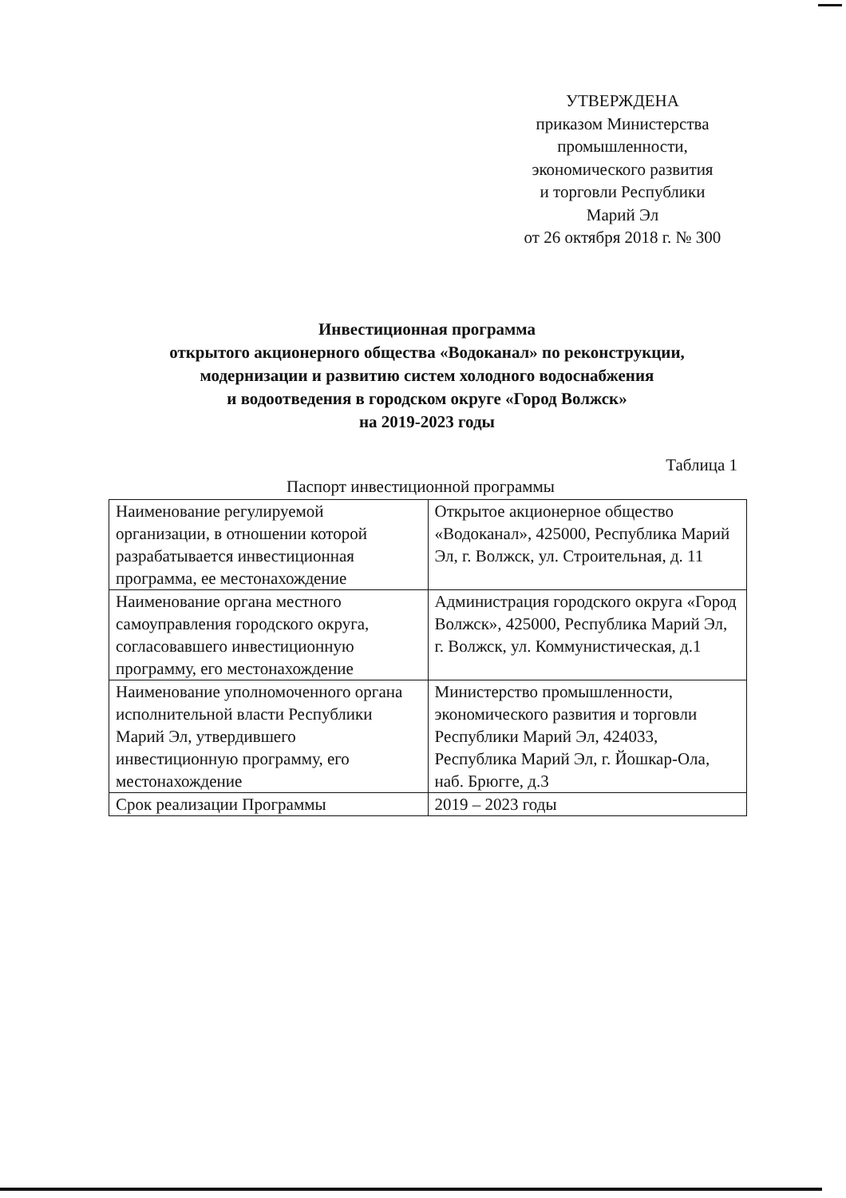УТВЕРЖДЕНА
приказом Министерства
промышленности,
экономического развития
и торговли Республики
Марий Эл
от 26 октября 2018 г. № 300
Инвестиционная программа
открытого акционерного общества «Водоканал» по реконструкции,
модернизации и развитию систем холодного водоснабжения
и водоотведения в городском округе «Город Волжск»
на 2019-2023 годы
Таблица 1
Паспорт инвестиционной программы
| Наименование регулируемой организации, в отношении которой разрабатывается инвестиционная программа, ее местонахождение | Открытое акционерное общество «Водоканал», 425000, Республика Марий Эл, г. Волжск, ул. Строительная, д. 11 |
| Наименование органа местного самоуправления городского округа, согласовавшего инвестиционную программу, его местонахождение | Администрация городского округа «Город Волжск», 425000, Республика Марий Эл, г. Волжск, ул. Коммунистическая, д.1 |
| Наименование уполномоченного органа исполнительной власти Республики Марий Эл, утвердившего инвестиционную программу, его местонахождение | Министерство промышленности, экономического развития и торговли Республики Марий Эл, 424033, Республика Марий Эл, г. Йошкар-Ола, наб. Брюгге, д.3 |
| Срок реализации Программы | 2019 – 2023 годы |